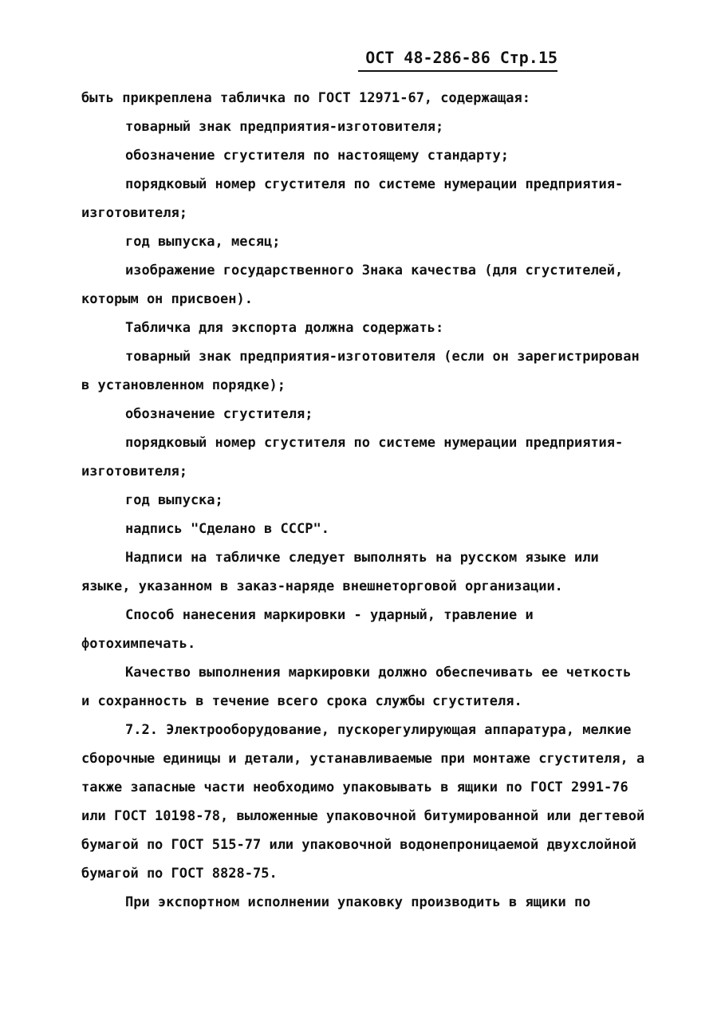ОСТ 48-286-86 Стр.15
быть прикреплена табличка по ГОСТ 12971-67, содержащая:
товарный знак предприятия-изготовителя;
обозначение сгустителя по настоящему стандарту;
порядковый номер сгустителя по системе нумерации предприятия-изготовителя;
год выпуска, месяц;
изображение государственного Знака качества (для сгустителей, которым он присвоен).
Табличка для экспорта должна содержать:
товарный знак предприятия-изготовителя (если он зарегистрирован в установленном порядке);
обозначение сгустителя;
порядковый номер сгустителя по системе нумерации предприятия-изготовителя;
год выпуска;
надпись "Сделано в СССР".
Надписи на табличке следует выполнять на русском языке или языке, указанном в заказ-наряде внешнеторговой организации.
Способ нанесения маркировки - ударный, травление и фотохимпечать.
Качество выполнения маркировки должно обеспечивать ее четкость и сохранность в течение всего срока службы сгустителя.
7.2. Электрооборудование, пускорегулирующая аппаратура, мелкие сборочные единицы и детали, устанавливаемые при монтаже сгустителя, а также запасные части необходимо упаковывать в ящики по ГОСТ 2991-76 или ГОСТ 10198-78, выложенные упаковочной битумированной или дегтевой бумагой по ГОСТ 515-77 или упаковочной водонепроницаемой двухслойной бумагой по ГОСТ 8828-75.
При экспортном исполнении упаковку производить в ящики по